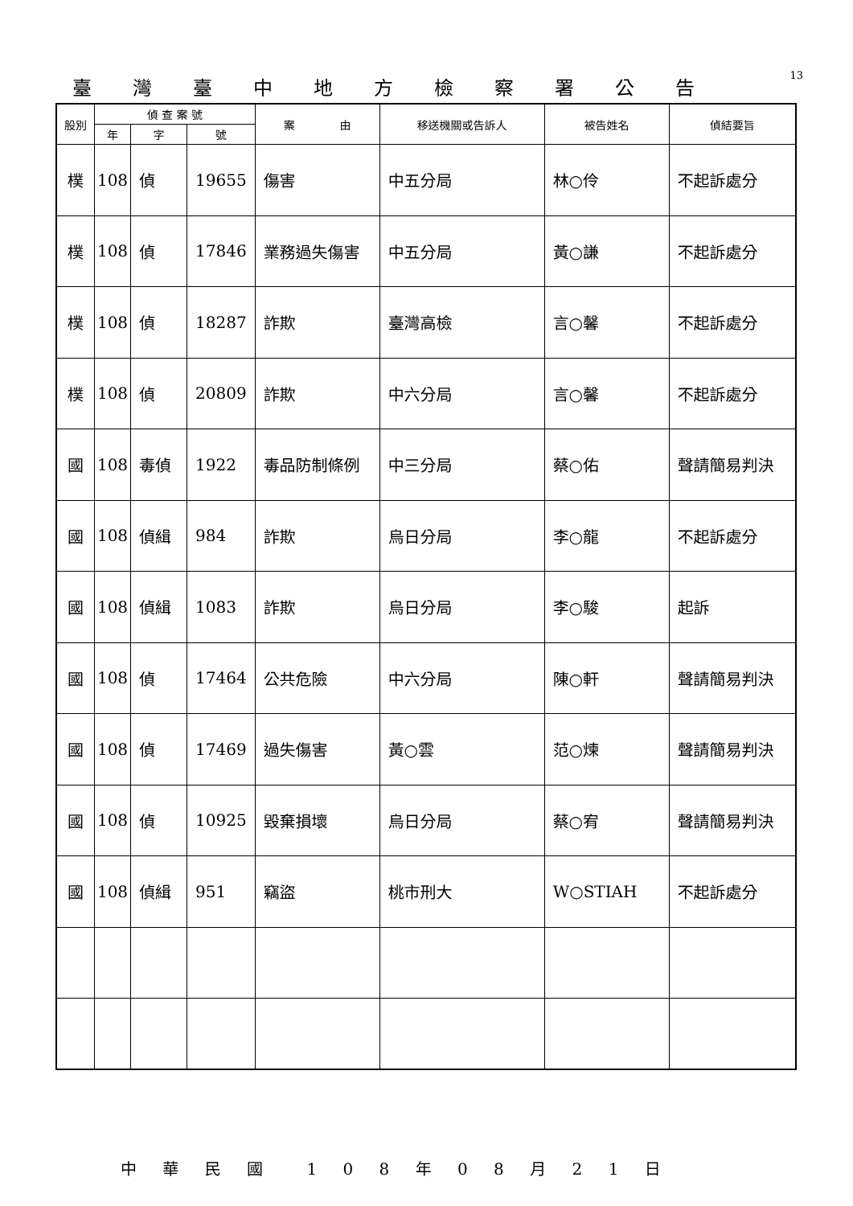13
臺灣臺中地方檢察署公告
| 股別 | 偵 查 案 號 | | | 案 由 | 移送機關或告訴人 | 被告姓名 | 偵結要旨 |
| --- | --- | --- | --- | --- | --- | --- | --- |
| | 年 | 字 | 號 | | | | |
| 樸 | 108 | 偵 | 19655 | 傷害 | 中五分局 | 林○伶 | 不起訴處分 |
| 樸 | 108 | 偵 | 17846 | 業務過失傷害 | 中五分局 | 黃○謙 | 不起訴處分 |
| 樸 | 108 | 偵 | 18287 | 詐欺 | 臺灣高檢 | 言○馨 | 不起訴處分 |
| 樸 | 108 | 偵 | 20809 | 詐欺 | 中六分局 | 言○馨 | 不起訴處分 |
| 國 | 108 | 毒偵 | 1922 | 毒品防制條例 | 中三分局 | 蔡○佑 | 聲請簡易判決 |
| 國 | 108 | 偵緝 | 984 | 詐欺 | 烏日分局 | 李○龍 | 不起訴處分 |
| 國 | 108 | 偵緝 | 1083 | 詐欺 | 烏日分局 | 李○駿 | 起訴 |
| 國 | 108 | 偵 | 17464 | 公共危險 | 中六分局 | 陳○軒 | 聲請簡易判決 |
| 國 | 108 | 偵 | 17469 | 過失傷害 | 黃○雲 | 范○煉 | 聲請簡易判決 |
| 國 | 108 | 偵 | 10925 | 毀棄損壞 | 烏日分局 | 蔡○宥 | 聲請簡易判決 |
| 國 | 108 | 偵緝 | 951 | 竊盜 | 桃市刑大 | W○STIAH | 不起訴處分 |
中 華 民 國　 1 0 8 年 0 8 月 2 1 日